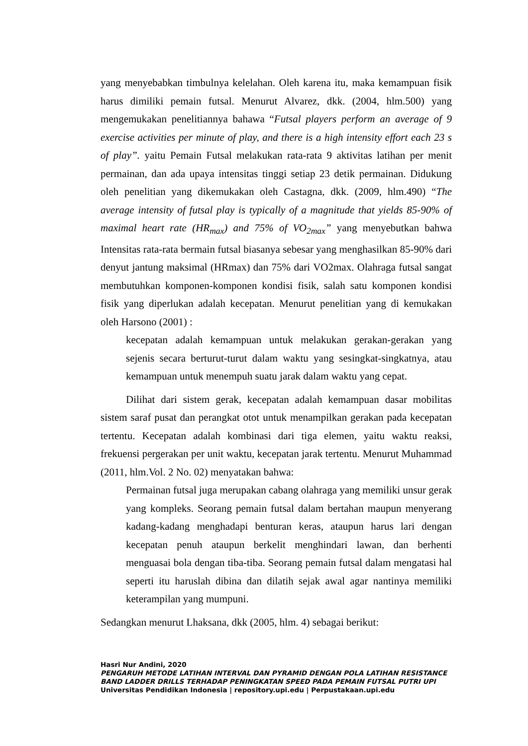yang menyebabkan timbulnya kelelahan. Oleh karena itu, maka kemampuan fisik harus dimiliki pemain futsal. Menurut Alvarez, dkk. (2004, hlm.500) yang mengemukakan penelitiannya bahawa “Futsal players perform an average of 9 exercise activities per minute of play, and there is a high intensity effort each 23 s of play”. yaitu Pemain Futsal melakukan rata-rata 9 aktivitas latihan per menit permainan, dan ada upaya intensitas tinggi setiap 23 detik permainan. Didukung oleh penelitian yang dikemukakan oleh Castagna, dkk. (2009, hlm.490) “The average intensity of futsal play is typically of a magnitude that yields 85-90% of maximal heart rate (HR<sub>max</sub>) and 75% of VO<sub>2max</sub>” yang menyebutkan bahwa Intensitas rata-rata bermain futsal biasanya sebesar yang menghasilkan 85-90% dari denyut jantung maksimal (HRmax) dan 75% dari VO2max. Olahraga futsal sangat membutuhkan komponen-komponen kondisi fisik, salah satu komponen kondisi fisik yang diperlukan adalah kecepatan. Menurut penelitian yang di kemukakan oleh Harsono (2001) :
kecepatan adalah kemampuan untuk melakukan gerakan-gerakan yang sejenis secara berturut-turut dalam waktu yang sesingkat-singkatnya, atau kemampuan untuk menempuh suatu jarak dalam waktu yang cepat.
Dilihat dari sistem gerak, kecepatan adalah kemampuan dasar mobilitas sistem saraf pusat dan perangkat otot untuk menampilkan gerakan pada kecepatan tertentu. Kecepatan adalah kombinasi dari tiga elemen, yaitu waktu reaksi, frekuensi pergerakan per unit waktu, kecepatan jarak tertentu. Menurut Muhammad (2011, hlm.Vol. 2 No. 02) menyatakan bahwa:
Permainan futsal juga merupakan cabang olahraga yang memiliki unsur gerak yang kompleks. Seorang pemain futsal dalam bertahan maupun menyerang kadang-kadang menghadapi benturan keras, ataupun harus lari dengan kecepatan penuh ataupun berkelit menghindari lawan, dan berhenti menguasai bola dengan tiba-tiba. Seorang pemain futsal dalam mengatasi hal seperti itu haruslah dibina dan dilatih sejak awal agar nantinya memiliki keterampilan yang mumpuni.
Sedangkan menurut Lhaksana, dkk (2005, hlm. 4) sebagai berikut:
Hasri Nur Andini, 2020
PENGARUH METODE LATIHAN INTERVAL DAN PYRAMID DENGAN POLA LATIHAN RESISTANCE BAND LADDER DRILLS TERHADAP PENINGKATAN SPEED PADA PEMAIN FUTSAL PUTRI UPI
Universitas Pendidikan Indonesia | repository.upi.edu | Perpustakaan.upi.edu